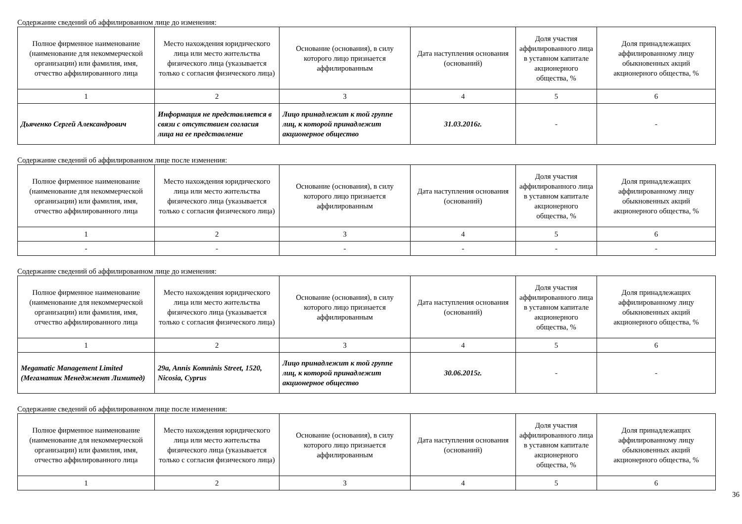Содержание сведений об аффилированном лице до изменения:
| Полное фирменное наименование (наименование для некоммерческой организации) или фамилия, имя, отчество аффилированного лица | Место нахождения юридического лица или место жительства физического лица (указывается только с согласия физического лица) | Основание (основания), в силу которого лицо признается аффилированным | Дата наступления основания (оснований) | Доля участия аффилированного лица в уставном капитале акционерного общества, % | Доля принадлежащих аффилированному лицу обыкновенных акций акционерного общества, % |
| --- | --- | --- | --- | --- | --- |
| 1 | 2 | 3 | 4 | 5 | 6 |
| Дьяченко Сергей Александрович | Информация не представляется в связи с отсутствием согласия лица на ее представление | Лицо принадлежит к той группе лиц, к которой принадлежит акционерное общество | 31.03.2016г. | - | - |
Содержание сведений об аффилированном лице после изменения:
| Полное фирменное наименование (наименование для некоммерческой организации) или фамилия, имя, отчество аффилированного лица | Место нахождения юридического лица или место жительства физического лица (указывается только с согласия физического лица) | Основание (основания), в силу которого лицо признается аффилированным | Дата наступления основания (оснований) | Доля участия аффилированного лица в уставном капитале акционерного общества, % | Доля принадлежащих аффилированному лицу обыкновенных акций акционерного общества, % |
| --- | --- | --- | --- | --- | --- |
| 1 | 2 | 3 | 4 | 5 | 6 |
| - | - | - | - | - | - |
Содержание сведений об аффилированном лице до изменения:
| Полное фирменное наименование (наименование для некоммерческой организации) или фамилия, имя, отчество аффилированного лица | Место нахождения юридического лица или место жительства физического лица (указывается только с согласия физического лица) | Основание (основания), в силу которого лицо признается аффилированным | Дата наступления основания (оснований) | Доля участия аффилированного лица в уставном капитале акционерного общества, % | Доля принадлежащих аффилированному лицу обыкновенных акций акционерного общества, % |
| --- | --- | --- | --- | --- | --- |
| 1 | 2 | 3 | 4 | 5 | 6 |
| Megamatic Management Limited (Мегаматик Менеджмент Лимитед) | 29a, Annis Komninis Street, 1520, Nicosia, Cyprus | Лицо принадлежит к той группе лиц, к которой принадлежит акционерное общество | 30.06.2015г. | - | - |
Содержание сведений об аффилированном лице после изменения:
| Полное фирменное наименование (наименование для некоммерческой организации) или фамилия, имя, отчество аффилированного лица | Место нахождения юридического лица или место жительства физического лица (указывается только с согласия физического лица) | Основание (основания), в силу которого лицо признается аффилированным | Дата наступления основания (оснований) | Доля участия аффилированного лица в уставном капитале акционерного общества, % | Доля принадлежащих аффилированному лицу обыкновенных акций акционерного общества, % |
| --- | --- | --- | --- | --- | --- |
| 1 | 2 | 3 | 4 | 5 | 6 |
36